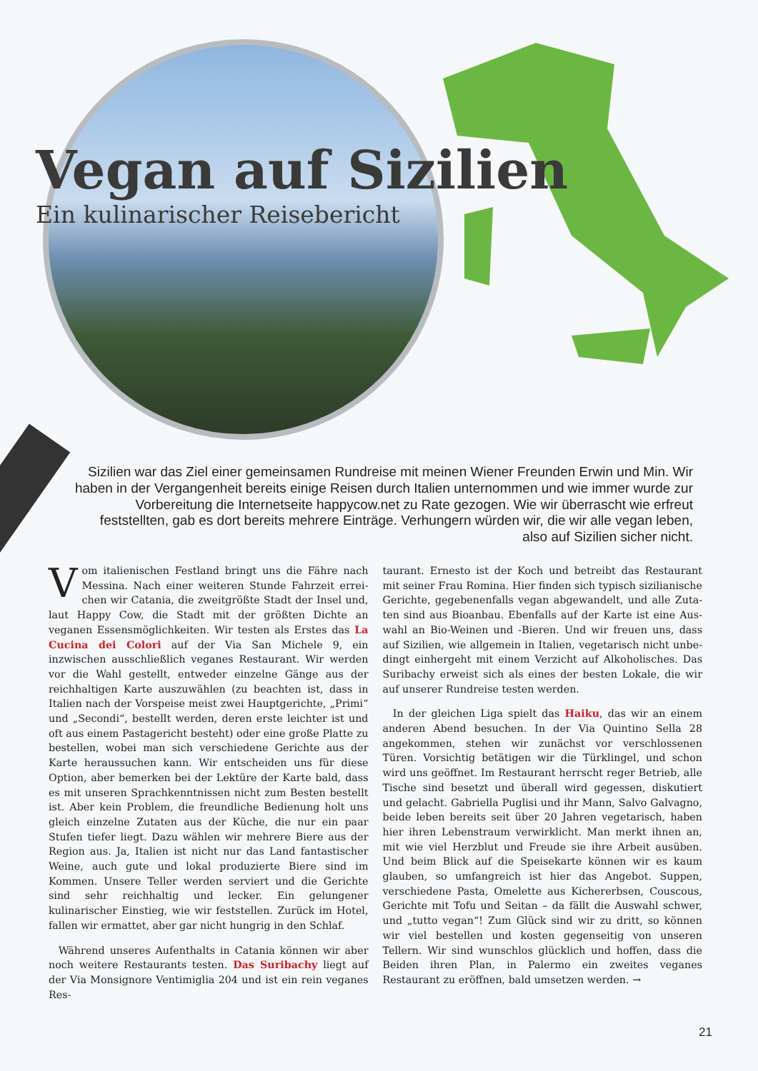Vegan auf Sizilien
Ein kulinarischer Reisebericht
Sizilien war das Ziel einer gemeinsamen Rundreise mit meinen Wiener Freunden Erwin und Min. Wir haben in der Vergangenheit bereits einige Reisen durch Italien unternommen und wie immer wurde zur Vorbereitung die Internetseite happycow.net zu Rate gezogen. Wie wir über­rascht wie erfreut feststellten, gab es dort bereits mehrere Einträge. Verhungern würden wir, die wir alle vegan leben, also auf Sizilien sicher nicht.
Vom italienischen Festland bringt uns die Fähre nach Messina. Nach einer weiteren Stunde Fahrzeit errei­chen wir Catania, die zweitgrößte Stadt der Insel und, laut Happy Cow, die Stadt mit der größten Dichte an veganen Essensmöglichkeiten. Wir testen als Erstes das La Cucina dei Colori auf der Via San Michele 9, ein inzwischen ausschließ­lich veganes Restaurant. Wir werden vor die Wahl gestellt, entweder einzelne Gänge aus der reichhaltigen Karte aus­zuwählen (zu beachten ist, dass in Italien nach der Vorspeise meist zwei Hauptgerichte, „Primi“ und „Secondi“, bestellt wer­den, deren erste leichter ist und oft aus einem Pastagericht besteht) oder eine große Platte zu bestellen, wobei man sich verschiedene Gerichte aus der Karte heraussuchen kann. Wir entscheiden uns für diese Option, aber bemerken bei der Lek­türe der Karte bald, dass es mit unseren Sprachkenntnissen nicht zum Besten bestellt ist. Aber kein Problem, die freund­liche Bedienung holt uns gleich einzelne Zutaten aus der Küche, die nur ein paar Stufen tiefer liegt. Dazu wählen wir mehrere Biere aus der Region aus. Ja, Italien ist nicht nur das Land fantastischer Weine, auch gute und lokal produzierte Biere sind im Kommen. Unsere Teller werden serviert und die Gerichte sind sehr reichhaltig und lecker. Ein gelungener kulinarischer Einstieg, wie wir feststellen. Zurück im Hotel, fallen wir ermattet, aber gar nicht hungrig in den Schlaf.
Während unseres Aufenthalts in Catania können wir aber noch weitere Restaurants testen. Das Suribachy liegt auf der Via Monsignore Ventimiglia 204 und ist ein rein veganes Res-
taurant. Ernesto ist der Koch und betreibt das Restaurant mit seiner Frau Romina. Hier finden sich typisch sizilianische Gerichte, gegebenenfalls vegan abgewandelt, und alle Zuta­ten sind aus Bioanbau. Ebenfalls auf der Karte ist eine Aus­wahl an Bio-Weinen und -Bieren. Und wir freuen uns, dass auf Sizilien, wie allgemein in Italien, vegetarisch nicht unbe­dingt einhergeht mit einem Verzicht auf Alkoholisches. Das Suribachy erweist sich als eines der besten Lokale, die wir auf unserer Rundreise testen werden.
In der gleichen Liga spielt das Haiku, das wir an einem ande­ren Abend besuchen. In der Via Quintino Sella 28 angekom­men, stehen wir zunächst vor verschlossenen Türen. Vorsich­tig betätigen wir die Türklingel, und schon wird uns geöffnet. Im Restaurant herrscht reger Betrieb, alle Tische sind besetzt und überall wird gegessen, diskutiert und gelacht. Gabriella Puglisi und ihr Mann, Salvo Galvagno, beide leben bereits seit über 20 Jahren vegetarisch, haben hier ihren Lebenst­raum verwirklicht. Man merkt ihnen an, mit wie viel Herzblut und Freude sie ihre Arbeit ausüben. Und beim Blick auf die Speisekarte können wir es kaum glauben, so umfangreich ist hier das Angebot. Suppen, verschiedene Pasta, Omelette aus Kichererbsen, Couscous, Gerichte mit Tofu und Seitan – da fällt die Auswahl schwer, und „tutto vegan“! Zum Glück sind wir zu dritt, so können wir viel bestellen und kosten gegen­seitig von unseren Tellern. Wir sind wunschlos glücklich und hoffen, dass die Beiden ihren Plan, in Palermo ein zweites veganes Restaurant zu eröffnen, bald umsetzen werden. →
21